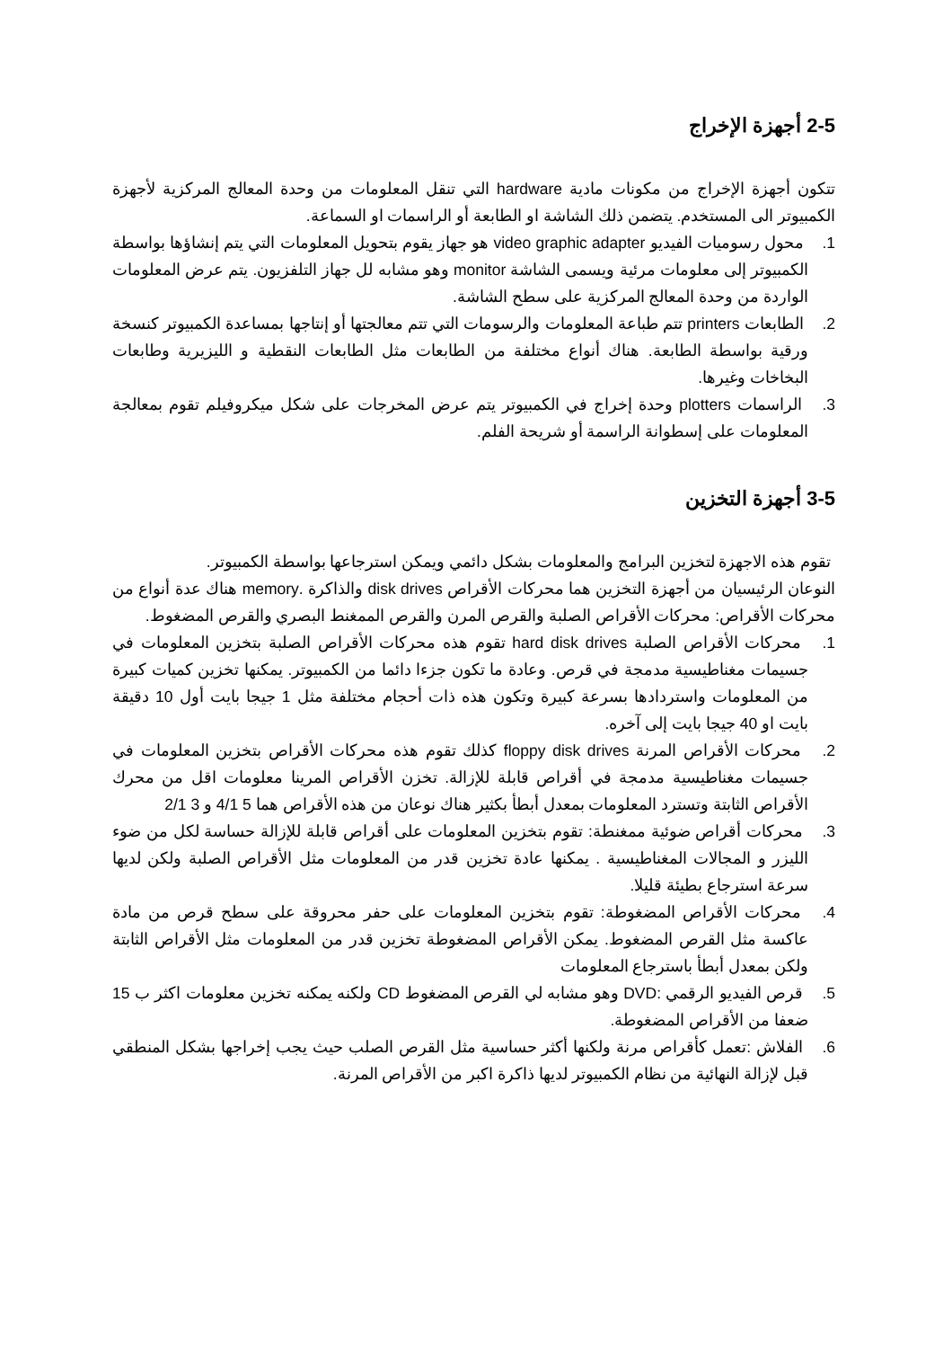2-5 أجهزة الإخراج
تتكون أجهزة الإخراج من مكونات مادية hardware التي تنقل المعلومات من وحدة المعالج المركزية لأجهزة الكمبيوتر الى المستخدم. يتضمن ذلك الشاشة او الطابعة أو الراسمات او السماعة.
1. محول رسوميات الفيديو video graphic adapter هو جهاز يقوم بتحويل المعلومات التي يتم إنشاؤها بواسطة الكمبيوتر إلى معلومات مرئية ويسمى الشاشة monitor وهو مشابه لل جهاز التلفزيون. يتم عرض المعلومات الواردة من وحدة المعالج المركزية على سطح الشاشة.
2. الطابعات printers تتم طباعة المعلومات والرسومات التي تتم معالجتها أو إنتاجها بمساعدة الكمبيوتر كنسخة ورقية بواسطة الطابعة. هناك أنواع مختلفة من الطابعات مثل الطابعات النقطية و الليزيرية وطابعات البخاخات وغيرها.
3. الراسمات plotters وحدة إخراج في الكمبيوتر يتم عرض المخرجات على شكل ميكروفيلم تقوم بمعالجة المعلومات على إسطوانة الراسمة أو شريحة الفلم.
3-5 أجهزة التخزين
تقوم هذه الاجهزة لتخزين البرامج والمعلومات بشكل دائمي ويمكن استرجاعها بواسطة الكمبيوتر.
النوعان الرئيسيان من أجهزة التخزين هما محركات الأقراص disk drives والذاكرة .memory هناك عدة أنواع من محركات الأقراص: محركات الأقراص الصلبة والقرص المرن والقرص الممغنط البصري والقرص المضغوط.
1. محركات الأقراص الصلبة hard disk drives تقوم هذه محركات الأقراص الصلبة بتخزين المعلومات في جسيمات مغناطيسية مدمجة في قرص. وعادة ما تكون جزءا دائما من الكمبيوتر. يمكنها تخزين كميات كبيرة من المعلومات واستردادها بسرعة كبيرة وتكون هذه ذات أحجام مختلفة مثل 1 جيجا بايت أول 10 دقيقة بايت او 40 جيجا بايت إلى آخره.
2. محركات الأقراص المرنة floppy disk drives كذلك تقوم هذه محركات الأقراص بتخزين المعلومات في جسيمات مغناطيسية مدمجة في أقراص قابلة للإزالة. تخزن الأقراص المرينا معلومات اقل من محرك الأقراص الثابتة وتسترد المعلومات بمعدل أبطأ بكثير هناك نوعان من هذه الأقراص هما 5 4/1 و 3 2/1
3. محركات أقراص ضوئية ممغنطة: تقوم بتخزين المعلومات على أقراص قابلة للإزالة حساسة لكل من ضوء الليزر و المجالات المغناطيسية . يمكنها عادة تخزين قدر من المعلومات مثل الأقراص الصلبة ولكن لديها سرعة استرجاع بطيئة قليلا.
4. محركات الأقراص المضغوطة: تقوم بتخزين المعلومات على حفر محروقة على سطح قرص من مادة عاكسة مثل القرص المضغوط. يمكن الأقراص المضغوطة تخزين قدر من المعلومات مثل الأقراص الثابتة ولكن بمعدل أبطأ باسترجاع المعلومات
5. قرص الفيديو الرقمي :DVD وهو مشابه لي القرص المضغوط CD ولكنه يمكنه تخزين معلومات اكثر ب 15 ضعفا من الأقراص المضغوطة.
6. الفلاش :تعمل كأقراص مرنة ولكنها أكثر حساسية مثل القرص الصلب حيث يجب إخراجها بشكل المنطقي قبل لإزالة النهائية من نظام الكمبيوتر لديها ذاكرة اكبر من الأقراص المرنة.